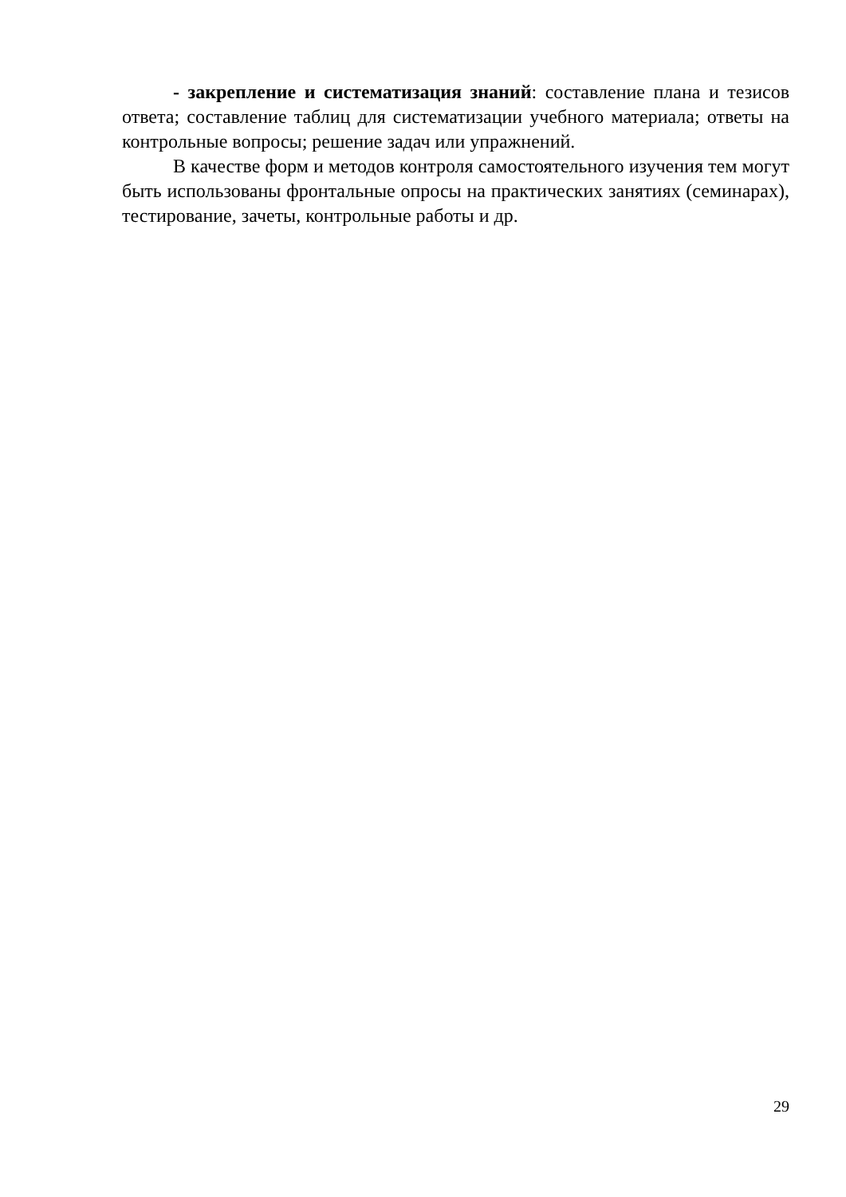- закрепление и систематизация знаний: составление плана и тезисов ответа; составление таблиц для систематизации учебного материала; ответы на контрольные вопросы; решение задач или упражнений.
В качестве форм и методов контроля самостоятельного изучения тем могут быть использованы фронтальные опросы на практических занятиях (семинарах), тестирование, зачеты, контрольные работы и др.
29